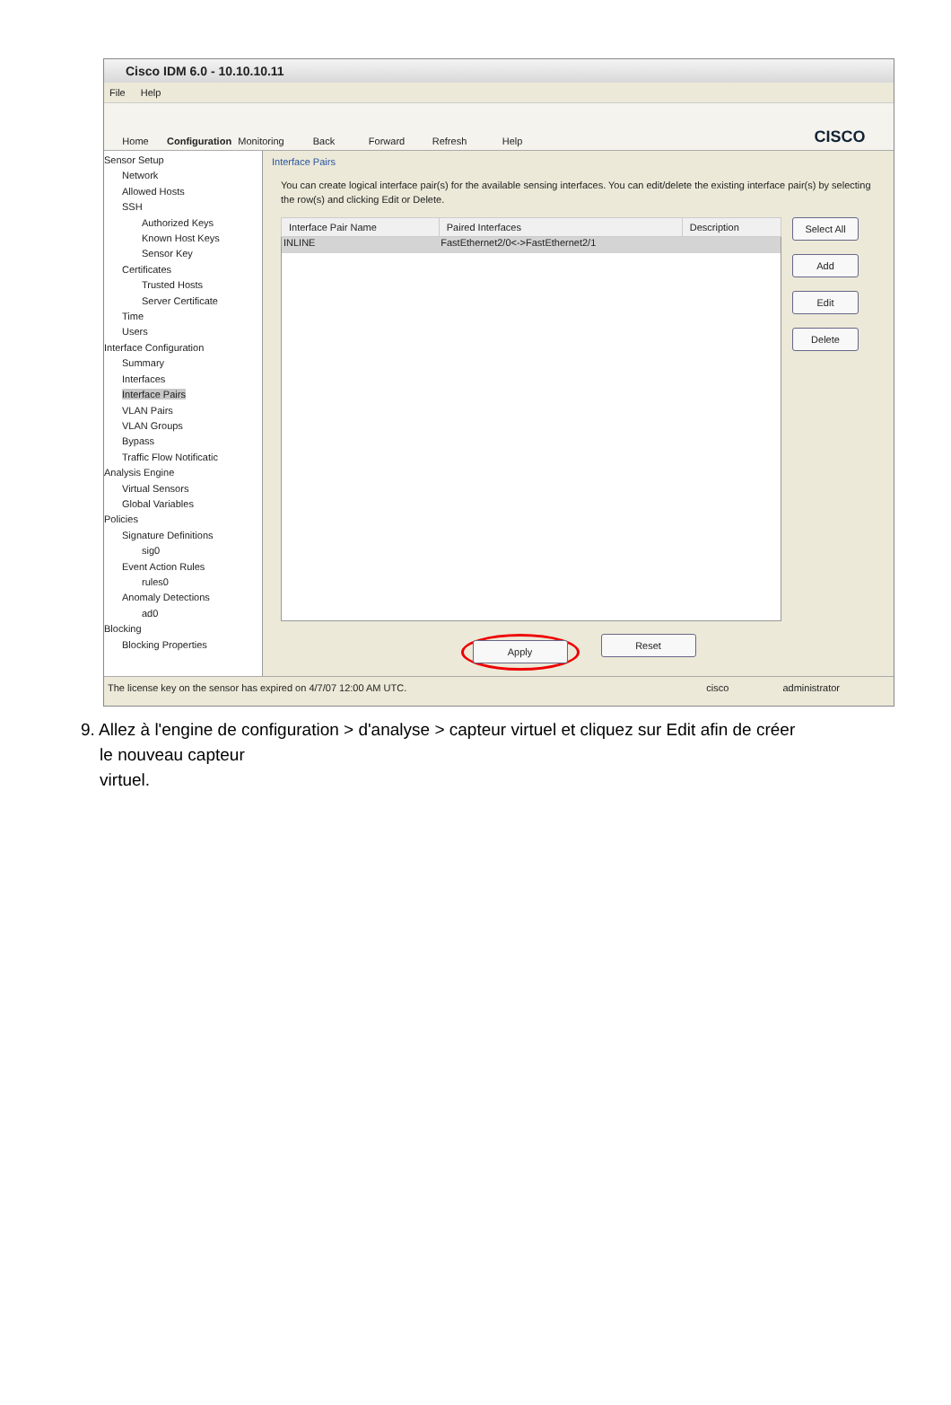Cisco IDM 6.0 - 10.10.10.11
File Help
Home
Configuration
Monitoring
Back
Forward
Refresh
Help
CISCO
Sensor Setup
Network
Allowed Hosts
SSH
Authorized Keys
Known Host Keys
Sensor Key
Certificates
Trusted Hosts
Server Certificate
Time
Users
Interface Configuration
Summary
Interfaces
Interface Pairs
VLAN Pairs
VLAN Groups
Bypass
Traffic Flow Notificatic
Analysis Engine
Virtual Sensors
Global Variables
Policies
Signature Definitions
sig0
Event Action Rules
rules0
Anomaly Detections
ad0
Blocking
Blocking Properties
Interface Pairs
You can create logical interface pair(s) for the available sensing interfaces. You can edit/delete the existing interface pair(s) by selecting the row(s) and clicking Edit or Delete.
| Interface Pair Name | Paired Interfaces | Description |
| --- | --- | --- |
| INLINE | FastEthernet2/0<->FastEthernet2/1 | |
Select All
Add
Edit
Delete
Apply
Reset
The license key on the sensor has expired on 4/7/07 12:00 AM UTC. cisco administrator
9. Allez à l'engine de configuration > d'analyse > capteur virtuel et cliquez sur Edit afin de créer
le nouveau capteur
virtuel.